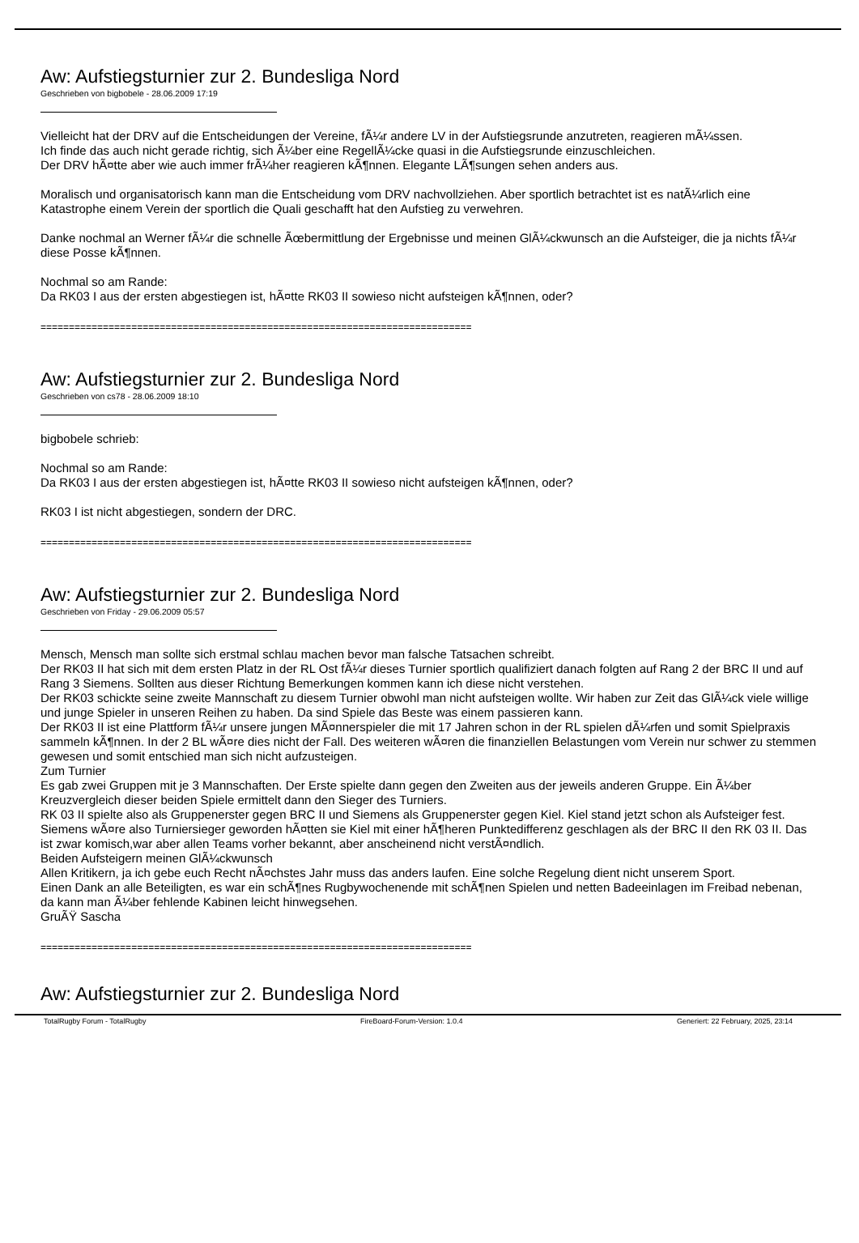Aw: Aufstiegsturnier zur 2. Bundesliga Nord
Geschrieben von bigbobele - 28.06.2009 17:19
Vielleicht hat der DRV auf die Entscheidungen der Vereine, fÃ¼r andere LV in der Aufstiegsrunde anzutreten, reagieren mÃ¼ssen.
Ich finde das auch nicht gerade richtig, sich Ã¼ber eine RegellÃ¼cke quasi in die Aufstiegsrunde einzuschleichen.
Der DRV hÃ¤tte aber wie auch immer frÃ¼her reagieren kÃ¶nnen. Elegante LÃ¶sungen sehen anders aus.
Moralisch und organisatorisch kann man die Entscheidung vom DRV nachvollziehen. Aber sportlich betrachtet ist es natÃ¼rlich eine Katastrophe einem Verein der sportlich die Quali geschafft hat den Aufstieg zu verwehren.
Danke nochmal an Werner fÃ¼r die schnelle Ãœbermittlung der Ergebnisse und meinen GlÃ¼ckwunsch an die Aufsteiger, die ja nichts fÃ¼r diese Posse kÃ¶nnen.
Nochmal so am Rande:
Da RK03 I aus der ersten abgestiegen ist, hÃ¤tte RK03 II sowieso nicht aufsteigen kÃ¶nnen, oder?
============================================================================
Aw: Aufstiegsturnier zur 2. Bundesliga Nord
Geschrieben von cs78 - 28.06.2009 18:10
bigbobele schrieb:
Nochmal so am Rande:
Da RK03 I aus der ersten abgestiegen ist, hÃ¤tte RK03 II sowieso nicht aufsteigen kÃ¶nnen, oder?
RK03 I ist nicht abgestiegen, sondern der DRC.
============================================================================
Aw: Aufstiegsturnier zur 2. Bundesliga Nord
Geschrieben von Friday - 29.06.2009 05:57
Mensch, Mensch man sollte sich erstmal schlau machen bevor man falsche Tatsachen schreibt.
Der RK03 II hat sich mit dem ersten Platz in der RL Ost fÃ¼r dieses Turnier sportlich qualifiziert danach folgten auf Rang 2 der BRC II und auf Rang 3 Siemens. Sollten aus dieser Richtung Bemerkungen kommen kann ich diese nicht verstehen.
Der RK03 schickte seine zweite Mannschaft zu diesem Turnier obwohl man nicht aufsteigen wollte. Wir haben zur Zeit das GlÃ¼ck viele willige und junge Spieler in unseren Reihen zu haben. Da sind Spiele das Beste was einem passieren kann.
Der RK03 II ist eine Plattform fÃ¼r unsere jungen MÃ¤nnerspieler die mit 17 Jahren schon in der RL spielen dÃ¼rfen und somit Spielpraxis sammeln kÃ¶nnen. In der 2 BL wÃ¤re dies nicht der Fall. Des weiteren wÃ¤ren die finanziellen Belastungen vom Verein nur schwer zu stemmen gewesen und somit entschied man sich nicht aufzusteigen.
Zum Turnier
Es gab zwei Gruppen mit je 3 Mannschaften. Der Erste spielte dann gegen den Zweiten aus der jeweils anderen Gruppe. Ein Ã¼ber Kreuzvergleich dieser beiden Spiele ermittelt dann den Sieger des Turniers.
RK 03 II spielte also als Gruppenerster gegen BRC II und Siemens als Gruppenerster gegen Kiel. Kiel stand jetzt schon als Aufsteiger fest. Siemens wÃ¤re also Turniersieger geworden hÃ¤tten sie Kiel mit einer hÃ¶heren Punktedifferenz geschlagen als der BRC II den RK 03 II. Das ist zwar komisch,war aber allen Teams vorher bekannt, aber anscheinend nicht verstÃ¤ndlich.
Beiden Aufsteigern meinen GlÃ¼ckwunsch
Allen Kritikern, ja ich gebe euch Recht nÃ¤chstes Jahr muss das anders laufen. Eine solche Regelung dient nicht unserem Sport.
Einen Dank an alle Beteiligten, es war ein schÃ¶nes Rugbywochenende mit schÃ¶nen Spielen und netten Badeeinlagen im Freibad nebenan, da kann man Ã¼ber fehlende Kabinen leicht hinwegsehen.
GruÃŸ Sascha
============================================================================
Aw: Aufstiegsturnier zur 2. Bundesliga Nord
TotalRugby Forum - TotalRugby FireBoard-Forum-Version: 1.0.4 Generiert: 22 February, 2025, 23:14